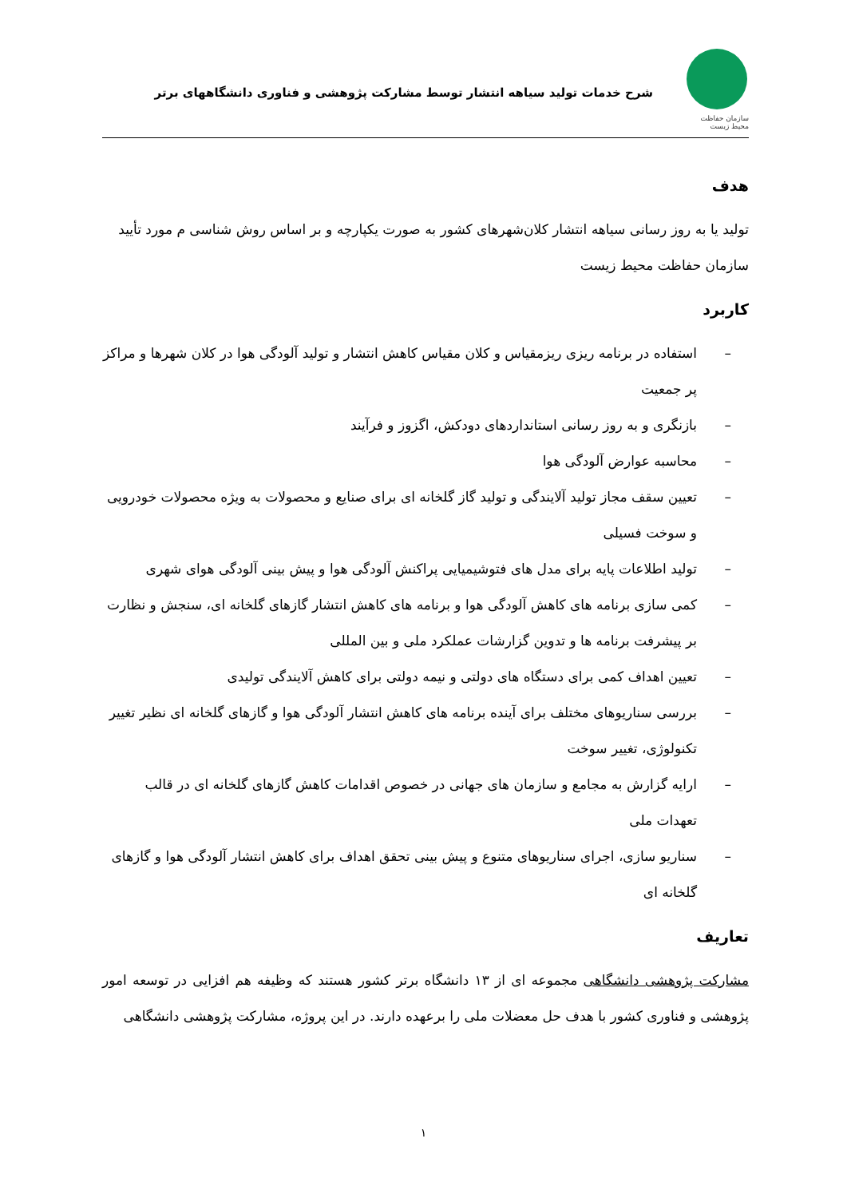سازمان حفاظت محیط زیست
شرح خدمات تولید سیاهه انتشار توسط مشارکت پژوهشی و فناوری دانشگاههای برتر
هدف
تولید یا به روز رسانی سیاهه انتشار کلان‌شهرهای کشور به صورت یکپارچه و بر اساس روش شناسی م مورد تأیید سازمان حفاظت محیط زیست
کاربرد
– استفاده در برنامه ریزی ریزمقیاس و کلان مقیاس کاهش انتشار و تولید آلودگی هوا در کلان شهرها و مراکز پر جمعیت
– بازنگری و به روز رسانی استانداردهای دودکش، اگزوز و فرآیند
– محاسبه عوارض آلودگی هوا
– تعیین سقف مجاز تولید آلایندگی و تولید گاز گلخانه ای برای صنایع و محصولات به ویژه محصولات خودرویی و سوخت فسیلی
– تولید اطلاعات پایه برای مدل های فتوشیمیایی پراکنش آلودگی هوا و پیش بینی آلودگی هوای شهری
– کمی سازی برنامه های کاهش آلودگی هوا و برنامه های کاهش انتشار گازهای گلخانه ای، سنجش و نظارت بر پیشرفت برنامه ها و تدوین گزارشات عملکرد ملی و بین المللی
– تعیین اهداف کمی برای دستگاه های دولتی و نیمه دولتی برای کاهش آلایندگی تولیدی
– بررسی سناریوهای مختلف برای آینده برنامه های کاهش انتشار آلودگی هوا و گازهای گلخانه ای نظیر تغییر تکنولوژی، تغییر سوخت
– ارایه گزارش به مجامع و سازمان های جهانی در خصوص اقدامات کاهش گازهای گلخانه ای در قالب تعهدات ملی
– سناریو سازی، اجرای سناریوهای متنوع و پیش بینی تحقق اهداف برای کاهش انتشار آلودگی هوا و گازهای گلخانه ای
تعاریف
مشارکت پژوهشی دانشگاهی مجموعه ای از ۱۳ دانشگاه برتر کشور هستند که وظیفه هم افزایی در توسعه امور پژوهشی و فناوری کشور با هدف حل معضلات ملی را برعهده دارند. در این پروژه، مشارکت پژوهشی دانشگاهی
۱